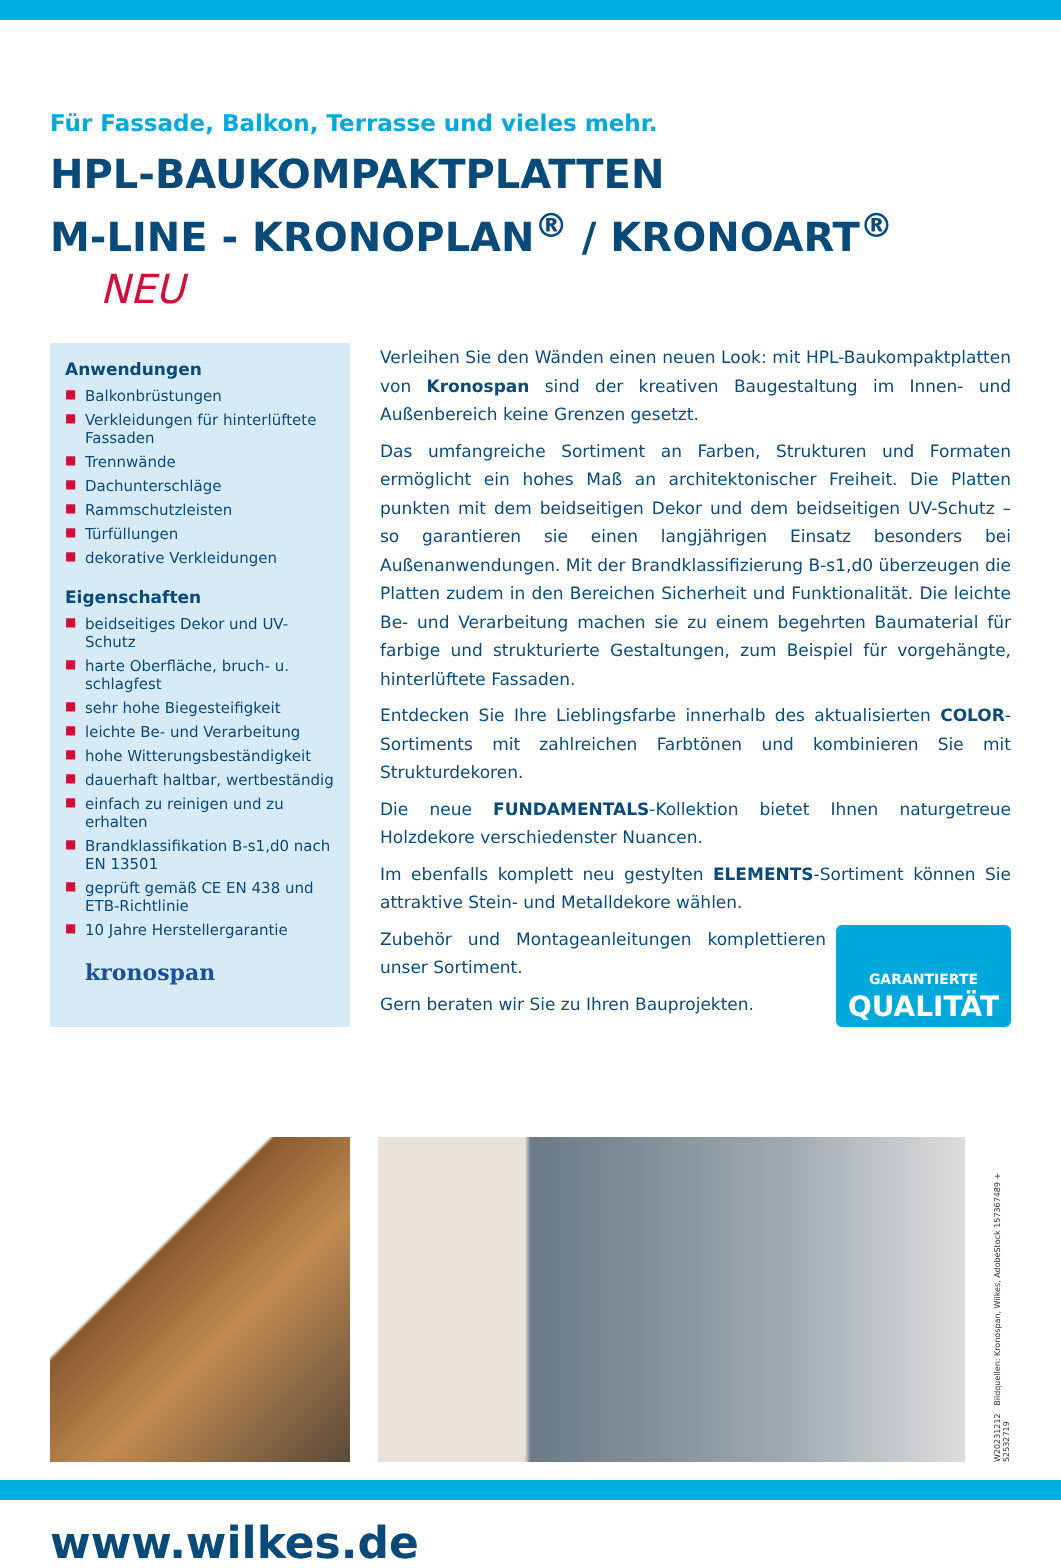Für Fassade, Balkon, Terrasse und vieles mehr.
HPL-BAUKOMPAKTPLATTEN
M-LINE - KRONOPLAN<sup>®</sup> / KRONOART<sup>®</sup> NEU
Anwendungen
■ Balkonbrüstungen
■ Verkleidungen für hinterlüftete Fassaden
■ Trennwände
■ Dachunterschläge
■ Rammschutzleisten
■ Türfüllungen
■ dekorative Verkleidungen
Eigenschaften
■ beidseitiges Dekor und UV-Schutz
■ harte Oberfläche, bruch- u. schlagfest
■ sehr hohe Biegesteifigkeit
■ leichte Be- und Verarbeitung
■ hohe Witterungsbeständigkeit
■ dauerhaft haltbar, wertbeständig
■ einfach zu reinigen und zu erhalten
■ Brandklassifikation B-s1,d0 nach EN 13501
■ geprüft gemäß CE EN 438 und ETB-Richtlinie
■ 10 Jahre Herstellergarantie
kronospan
Verleihen Sie den Wänden einen neuen Look: mit HPL-Baukompaktplatten von Kronospan sind der kreativen Baugestaltung im Innen- und Außenbereich keine Grenzen gesetzt.
Das umfangreiche Sortiment an Farben, Strukturen und Formaten ermöglicht ein hohes Maß an architektonischer Freiheit. Die Platten punkten mit dem beidseitigen Dekor und dem beidseitigen UV-Schutz – so garantieren sie einen langjährigen Einsatz besonders bei Außenanwendungen. Mit der Brandklassifizierung B-s1,d0 überzeugen die Platten zudem in den Bereichen Sicherheit und Funktionalität. Die leichte Be- und Verarbeitung machen sie zu einem begehrten Baumaterial für farbige und strukturierte Gestaltungen, zum Beispiel für vorgehängte, hinterlüftete Fassaden.
Entdecken Sie Ihre Lieblingsfarbe innerhalb des aktualisierten COLOR-Sortiments mit zahlreichen Farbtönen und kombinieren Sie mit Strukturdekoren.
Die neue FUNDAMENTALS-Kollektion bietet Ihnen naturgetreue Holzdekore verschiedenster Nuancen.
Im ebenfalls komplett neu gestylten ELEMENTS-Sortiment können Sie attraktive Stein- und Metalldekore wählen.
GARANTIERTE
QUALITÄT
Zubehör und Montageanleitungen komplettieren unser Sortiment.
Gern beraten wir Sie zu Ihren Bauprojekten.
W20231212 Bildquellen: Kronospan, Wilkes, AdobeStock 157367489 + 52532719
www.wilkes.de